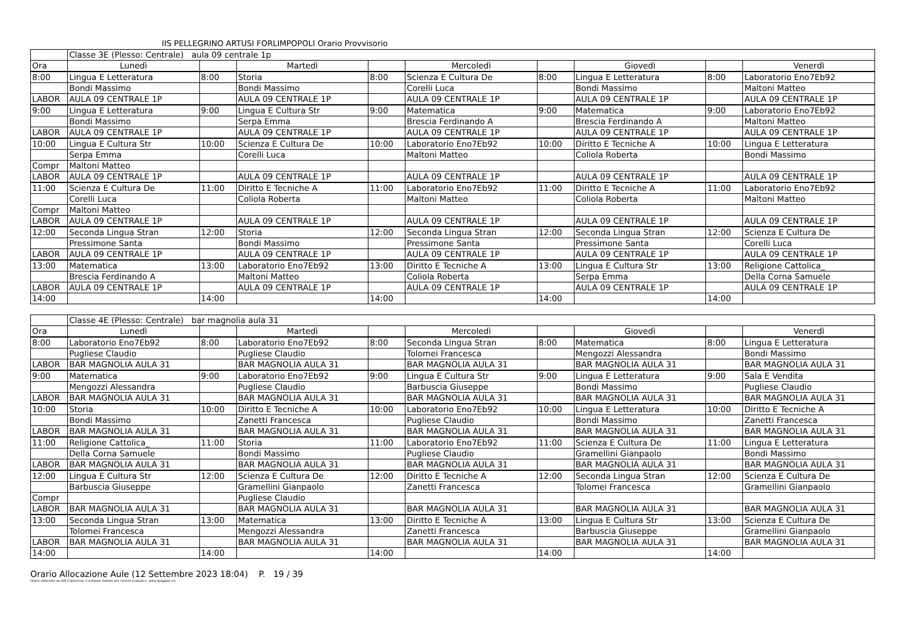IIS PELLEGRINO ARTUSI FORLIMPOPOLI Orario Provvisorio
| | Classe 3E (Plesso: Centrale) aula 09 centrale 1p | | | | | | | | |
| Ora | Lunedì | | Martedì | | Mercoledì | | Giovedì | | Venerdì |
| 8:00 | Lingua E Letteratura | 8:00 | Storia | 8:00 | Scienza E Cultura De | 8:00 | Lingua E Letteratura | 8:00 | Laboratorio Eno7Eb92 |
| | Bondi Massimo | | Bondi Massimo | | Corelli Luca | | Bondi Massimo | | Maltoni Matteo |
| LABOR | AULA 09 CENTRALE 1P | | AULA 09 CENTRALE 1P | | AULA 09 CENTRALE 1P | | AULA 09 CENTRALE 1P | | AULA 09 CENTRALE 1P |
| 9:00 | Lingua E Letteratura | 9:00 | Lingua E Cultura Str | 9:00 | Matematica | 9:00 | Matematica | 9:00 | Laboratorio Eno7Eb92 |
| | Bondi Massimo | | Serpa Emma | | Brescia Ferdinando A | | Brescia Ferdinando A | | Maltoni Matteo |
| LABOR | AULA 09 CENTRALE 1P | | AULA 09 CENTRALE 1P | | AULA 09 CENTRALE 1P | | AULA 09 CENTRALE 1P | | AULA 09 CENTRALE 1P |
| 10:00 | Lingua E Cultura Str | 10:00 | Scienza E Cultura De | 10:00 | Laboratorio Eno7Eb92 | 10:00 | Diritto E Tecniche A | 10:00 | Lingua E Letteratura |
| | Serpa Emma | | Corelli Luca | | Maltoni Matteo | | Coliola Roberta | | Bondi Massimo |
| Compr | Maltoni Matteo | | | | | | | | |
| LABOR | AULA 09 CENTRALE 1P | | AULA 09 CENTRALE 1P | | AULA 09 CENTRALE 1P | | AULA 09 CENTRALE 1P | | AULA 09 CENTRALE 1P |
| 11:00 | Scienza E Cultura De | 11:00 | Diritto E Tecniche A | 11:00 | Laboratorio Eno7Eb92 | 11:00 | Diritto E Tecniche A | 11:00 | Laboratorio Eno7Eb92 |
| | Corelli Luca | | Coliola Roberta | | Maltoni Matteo | | Coliola Roberta | | Maltoni Matteo |
| Compr | Maltoni Matteo | | | | | | | | |
| LABOR | AULA 09 CENTRALE 1P | | AULA 09 CENTRALE 1P | | AULA 09 CENTRALE 1P | | AULA 09 CENTRALE 1P | | AULA 09 CENTRALE 1P |
| 12:00 | Seconda Lingua Stran | 12:00 | Storia | 12:00 | Seconda Lingua Stran | 12:00 | Seconda Lingua Stran | 12:00 | Scienza E Cultura De |
| | Pressimone Santa | | Bondi Massimo | | Pressimone Santa | | Pressimone Santa | | Corelli Luca |
| LABOR | AULA 09 CENTRALE 1P | | AULA 09 CENTRALE 1P | | AULA 09 CENTRALE 1P | | AULA 09 CENTRALE 1P | | AULA 09 CENTRALE 1P |
| 13:00 | Matematica | 13:00 | Laboratorio Eno7Eb92 | 13:00 | Diritto E Tecniche A | 13:00 | Lingua E Cultura Str | 13:00 | Religione Cattolica_ |
| | Brescia Ferdinando A | | Maltoni Matteo | | Coliola Roberta | | Serpa Emma | | Della Corna Samuele |
| LABOR | AULA 09 CENTRALE 1P | | AULA 09 CENTRALE 1P | | AULA 09 CENTRALE 1P | | AULA 09 CENTRALE 1P | | AULA 09 CENTRALE 1P |
| 14:00 | | 14:00 | | 14:00 | | 14:00 | | 14:00 | |
| | Classe 4E (Plesso: Centrale) bar magnolia aula 31 | | | | | | | | |
| Ora | Lunedì | | Martedì | | Mercoledì | | Giovedì | | Venerdì |
| 8:00 | Laboratorio Eno7Eb92 | 8:00 | Laboratorio Eno7Eb92 | 8:00 | Seconda Lingua Stran | 8:00 | Matematica | 8:00 | Lingua E Letteratura |
| | Pugliese Claudio | | Pugliese Claudio | | Tolomei Francesca | | Mengozzi Alessandra | | Bondi Massimo |
| LABOR | BAR MAGNOLIA AULA 31 | | BAR MAGNOLIA AULA 31 | | BAR MAGNOLIA AULA 31 | | BAR MAGNOLIA AULA 31 | | BAR MAGNOLIA AULA 31 |
| 9:00 | Matematica | 9:00 | Laboratorio Eno7Eb92 | 9:00 | Lingua E Cultura Str | 9:00 | Lingua E Letteratura | 9:00 | Sala E Vendita |
| | Mengozzi Alessandra | | Pugliese Claudio | | Barbuscia Giuseppe | | Bondi Massimo | | Pugliese Claudio |
| LABOR | BAR MAGNOLIA AULA 31 | | BAR MAGNOLIA AULA 31 | | BAR MAGNOLIA AULA 31 | | BAR MAGNOLIA AULA 31 | | BAR MAGNOLIA AULA 31 |
| 10:00 | Storia | 10:00 | Diritto E Tecniche A | 10:00 | Laboratorio Eno7Eb92 | 10:00 | Lingua E Letteratura | 10:00 | Diritto E Tecniche A |
| | Bondi Massimo | | Zanetti Francesca | | Pugliese Claudio | | Bondi Massimo | | Zanetti Francesca |
| LABOR | BAR MAGNOLIA AULA 31 | | BAR MAGNOLIA AULA 31 | | BAR MAGNOLIA AULA 31 | | BAR MAGNOLIA AULA 31 | | BAR MAGNOLIA AULA 31 |
| 11:00 | Religione Cattolica_ | 11:00 | Storia | 11:00 | Laboratorio Eno7Eb92 | 11:00 | Scienza E Cultura De | 11:00 | Lingua E Letteratura |
| | Della Corna Samuele | | Bondi Massimo | | Pugliese Claudio | | Gramellini Gianpaolo | | Bondi Massimo |
| LABOR | BAR MAGNOLIA AULA 31 | | BAR MAGNOLIA AULA 31 | | BAR MAGNOLIA AULA 31 | | BAR MAGNOLIA AULA 31 | | BAR MAGNOLIA AULA 31 |
| 12:00 | Lingua E Cultura Str | 12:00 | Scienza E Cultura De | 12:00 | Diritto E Tecniche A | 12:00 | Seconda Lingua Stran | 12:00 | Scienza E Cultura De |
| | Barbuscia Giuseppe | | Gramellini Gianpaolo | | Zanetti Francesca | | Tolomei Francesca | | Gramellini Gianpaolo |
| Compr | | | Pugliese Claudio | | | | | | |
| LABOR | BAR MAGNOLIA AULA 31 | | BAR MAGNOLIA AULA 31 | | BAR MAGNOLIA AULA 31 | | BAR MAGNOLIA AULA 31 | | BAR MAGNOLIA AULA 31 |
| 13:00 | Seconda Lingua Stran | 13:00 | Matematica | 13:00 | Diritto E Tecniche A | 13:00 | Lingua E Cultura Str | 13:00 | Scienza E Cultura De |
| | Tolomei Francesca | | Mengozzi Alessandra | | Zanetti Francesca | | Barbuscia Giuseppe | | Gramellini Gianpaolo |
| LABOR | BAR MAGNOLIA AULA 31 | | BAR MAGNOLIA AULA 31 | | BAR MAGNOLIA AULA 31 | | BAR MAGNOLIA AULA 31 | | BAR MAGNOLIA AULA 31 |
| 14:00 | | 14:00 | | 14:00 | | 14:00 | | 14:00 | |
Orario Allocazione Aule (12 Settembre 2023 18:04) P. 19 / 39
Orario elaborato da ODI Classeviva, il software italiano per l'orario scolastico. www.spaggiari.eu